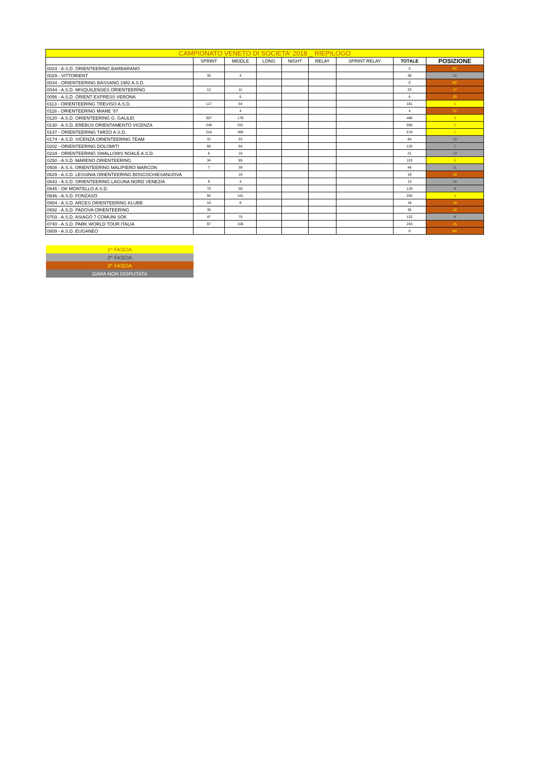| CAMPIONATO VENETO DI SOCIETA' 2018 _ RIEPILOGO | | | | | | | | |
| --- | --- | --- | --- | --- | --- | --- | --- | --- |
| | SPRINT | MIDDLE | LONG | NIGHT | RELAY | SPRINT RELAY | TOTALE | POSIZIONE |
| 0024 - A.S.D. ORIENTEERING BARBARANO | | | | | | | 0 | NC |
| 0029 - VITTORIENT | 35 | 4 | | | | | 39 | 12 |
| 0034 - ORIENTEERING BASSANO 1982 A.S.D. | | | | | | | 0 | NC |
| 0044 - A.S.D. MISQUILENSES ORIENTEERING | 12 | 11 | | | | | 23 | 17 |
| 0056 - A.S.D. ORIENT EXPRESS VERONA | | 6 | | | | | 6 | 20 |
| 0113 - ORIENTEERING TREVISO A.S.D. | 117 | 64 | | | | | 181 | 5 |
| 0118 - ORIENTEERING MIANE '87 | | 4 | | | | | 4 | 21 |
| 0120 - A.S.D. ORIENTEERING G. GALILEI | 307 | 179 | | | | | 486 | 3 |
| 0130 - A.S.D. EREBUS ORIENTAMENTO VICENZA | 249 | 251 | | | | | 500 | 2 |
| 0147 - ORIENTEERING TARZO A.S.D. | 216 | 360 | | | | | 576 | 1 |
| 0174 - A.S.D. VICENZA ORIENTEERING TEAM | 31 | 53 | | | | | 84 | 10 |
| 0202 - ORIENTEERING DOLOMITI | 68 | 64 | | | | | 132 | 7 |
| 0234 - ORIENTEERING SWALLOWS NOALE A.S.D. | 5 | 16 | | | | | 21 | 13 |
| 0250 - A.S.D. MARENO ORIENTEERING | 34 | 85 | | | | | 119 | 6 |
| 0508 - A.S.S. ORIENTEERING MALIPIERO MARCON | 7 | 39 | | | | | 46 | 11 |
| 0629 - A.S.D. LESSINIA ORIENTEERING BOSCOCHIESANUOVA | | 19 | | | | | 19 | 18 |
| 0643 - A.S.D. ORIENTEERING LAGUNA NORD VENEZIA | 9 | 4 | | | | | 13 | 14 |
| 0645 - OK MONTELLO A.S.D. | 70 | 50 | | | | | 120 | 9 |
| 0646 - A.S.D. FONZASO | 94 | 161 | | | | | 255 | 4 |
| 0654 - A.S.D. ARCES ORIENTEERING KLUBB | 10 | 8 | | | | | 18 | 19 |
| 0692 - A.S.D. PADOVA ORIENTEERING | 35 | | | | | | 35 | 16 |
| 0703 - A.S.D. ASIAGO 7 COMUNI SOK | 47 | 75 | | | | | 122 | 8 |
| 0740 - A.S.D. PARK WORLD TOUR ITALIA | 97 | 106 | | | | | 203 | 15 |
| 0809 - A.S.D. EUGANEO | | | | | | | 0 | NC |
| 1^ FASCIA |
| 2^ FASCIA |
| 3^ FASCIA |
| GARA NON DISPUTATA |